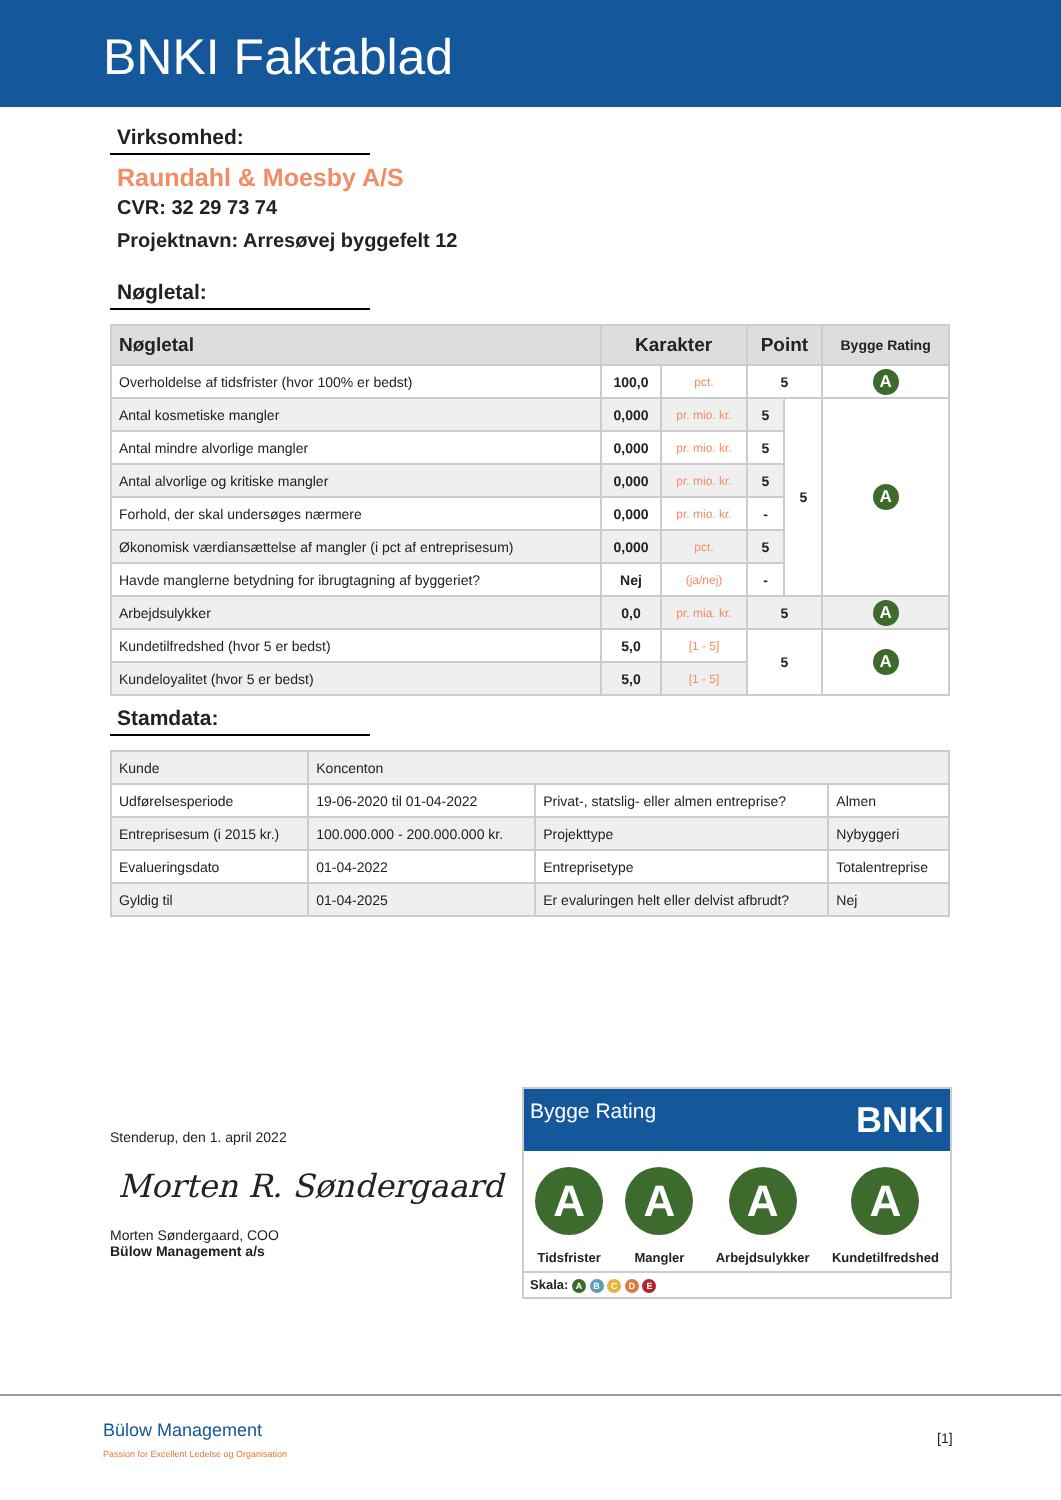BNKI Faktablad
Virksomhed:
Raundahl & Moesby A/S
CVR: 32 29 73 74
Projektnavn: Arresøvej byggefelt 12
Nøgletal:
| Nøgletal | Karakter | | Point | | Bygge Rating |
| --- | --- | --- | --- | --- | --- |
| Overholdelse af tidsfrister (hvor 100% er bedst) | 100,0 | pct. | 5 | | A |
| Antal kosmetiske mangler | 0,000 | pr. mio. kr. | 5 | 5 | A |
| Antal mindre alvorlige mangler | 0,000 | pr. mio. kr. | 5 | | |
| Antal alvorlige og kritiske mangler | 0,000 | pr. mio. kr. | 5 | | |
| Forhold, der skal undersøges nærmere | 0,000 | pr. mio. kr. | - | | |
| Økonomisk værdiansættelse af mangler (i pct af entreprisesum) | 0,000 | pct. | 5 | | |
| Havde manglerne betydning for ibrugtagning af byggeriet? | Nej | (ja/nej) | - | | |
| Arbejdsulykker | 0,0 | pr. mia. kr. | 5 | | A |
| Kundetilfredshed (hvor 5 er bedst) | 5,0 | [1 - 5] | 5 | | A |
| Kundeloyalitet (hvor 5 er bedst) | 5,0 | [1 - 5] | | | |
Stamdata:
| Kunde | Koncenton | | |
| Udførelsesperiode | 19-06-2020 til 01-04-2022 | Privat-, statslig- eller almen entreprise? | Almen |
| Entreprisesum (i 2015 kr.) | 100.000.000 - 200.000.000 kr. | Projekttype | Nybyggeri |
| Evalueringsdato | 01-04-2022 | Entreprisetype | Totalentreprise |
| Gyldig til | 01-04-2025 | Er evaluringen helt eller delvist afbrudt? | Nej |
Stenderup, den 1. april 2022
Morten R. Søndergaard
Morten Søndergaard, COO
Bülow Management a/s
Bygge Rating BNKI
A
Tidsfrister
A
Mangler
A
Arbejdsulykker
A
Kundetilfredshed
Skala: A B C D E
Bülow Management
Passion for Excellent Ledelse og Organisation
[1]